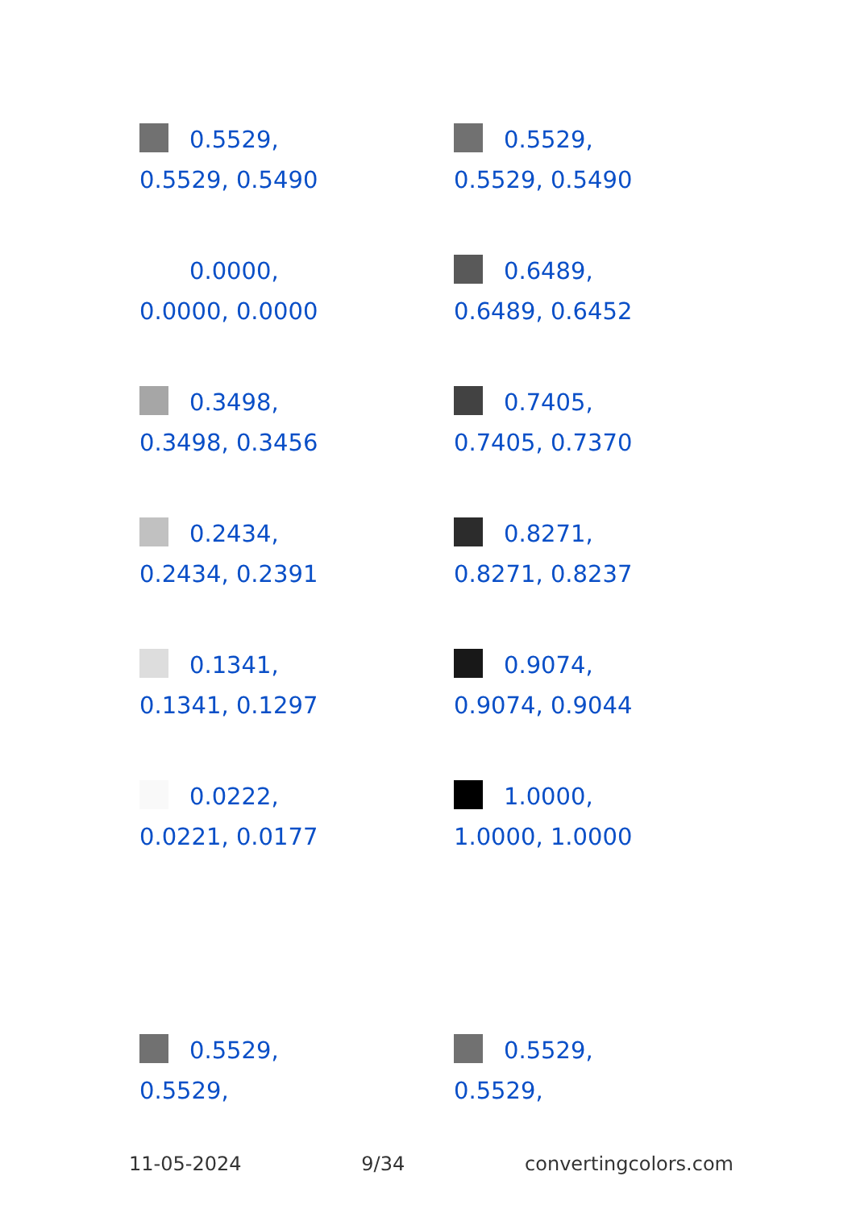0.5529, 0.5529, 0.5490
0.5529, 0.5529, 0.5490
0.0000, 0.0000, 0.0000
0.6489, 0.6489, 0.6452
0.3498, 0.3498, 0.3456
0.7405, 0.7405, 0.7370
0.2434, 0.2434, 0.2391
0.8271, 0.8271, 0.8237
0.1341, 0.1341, 0.1297
0.9074, 0.9074, 0.9044
0.0222, 0.0221, 0.0177
1.0000, 1.0000, 1.0000
0.5529, 0.5529, 0.5529, 0.5529,
11-05-2024 9/34 convertingcolors.com